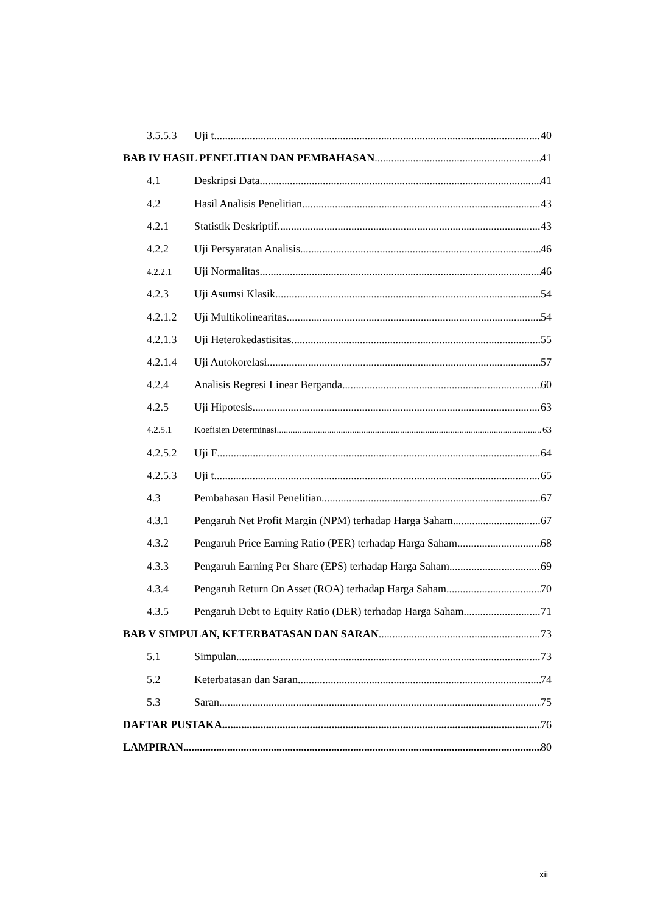3.5.5.3 Uji t 40
BAB IV HASIL PENELITIAN DAN PEMBAHASAN 41
4.1 Deskripsi Data 41
4.2 Hasil Analisis Penelitian 43
4.2.1 Statistik Deskriptif 43
4.2.2 Uji Persyaratan Analisis 46
4.2.2.1 Uji Normalitas 46
4.2.3 Uji Asumsi Klasik 54
4.2.1.2 Uji Multikolinearitas 54
4.2.1.3 Uji Heterokedastisitas 55
4.2.1.4 Uji Autokorelasi 57
4.2.4 Analisis Regresi Linear Berganda 60
4.2.5 Uji Hipotesis 63
4.2.5.1 Koefisien Determinasi 63
4.2.5.2 Uji F 64
4.2.5.3 Uji t 65
4.3 Pembahasan Hasil Penelitian 67
4.3.1 Pengaruh Net Profit Margin (NPM) terhadap Harga Saham 67
4.3.2 Pengaruh Price Earning Ratio (PER) terhadap Harga Saham 68
4.3.3 Pengaruh Earning Per Share (EPS) terhadap Harga Saham 69
4.3.4 Pengaruh Return On Asset (ROA) terhadap Harga Saham 70
4.3.5 Pengaruh Debt to Equity Ratio (DER) terhadap Harga Saham 71
BAB V SIMPULAN, KETERBATASAN DAN SARAN 73
5.1 Simpulan 73
5.2 Keterbatasan dan Saran 74
5.3 Saran 75
DAFTAR PUSTAKA 76
LAMPIRAN 80
xii